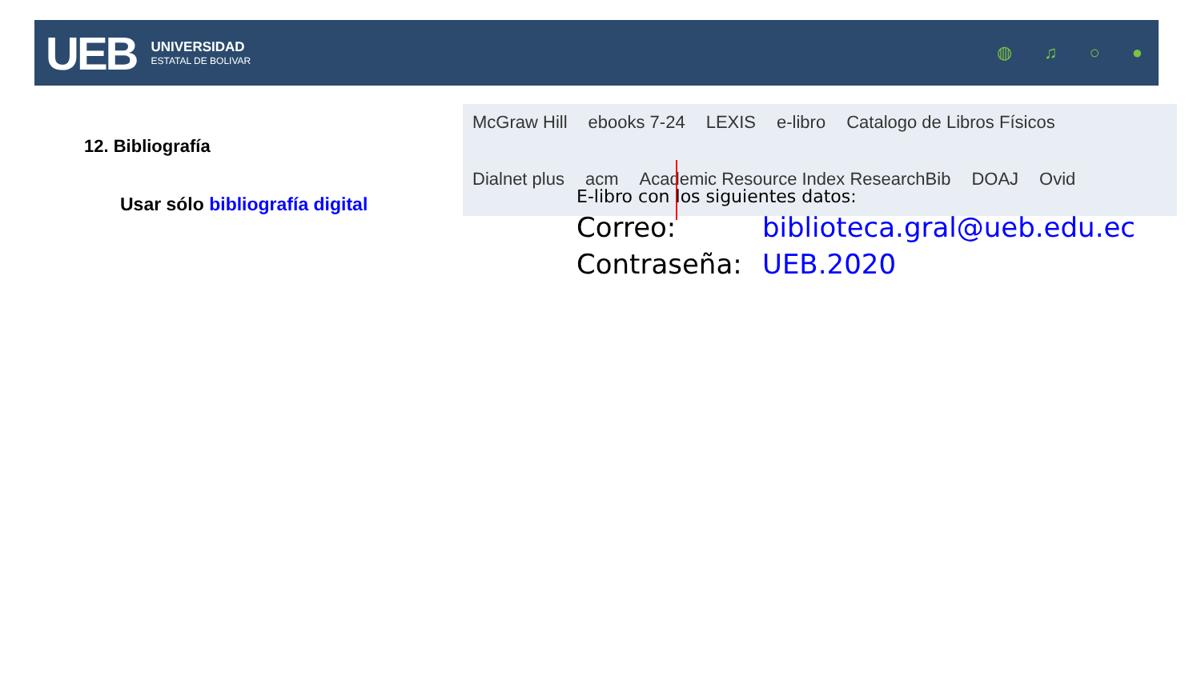UEB
UNIVERSIDAD
ESTATAL DE BOLIVAR
◍ ♫ ○ ●
McGraw Hill ebooks 7-24 LEXIS e-libro Catalogo de Libros Físicos Dialnet plus acm Academic Resource Index ResearchBib DOAJ Ovid
12. Bibliografía
Usar sólo bibliografía digital
E-libro con los siguientes datos:
Correo: biblioteca.gral@ueb.edu.ec
Contraseña: UEB.2020